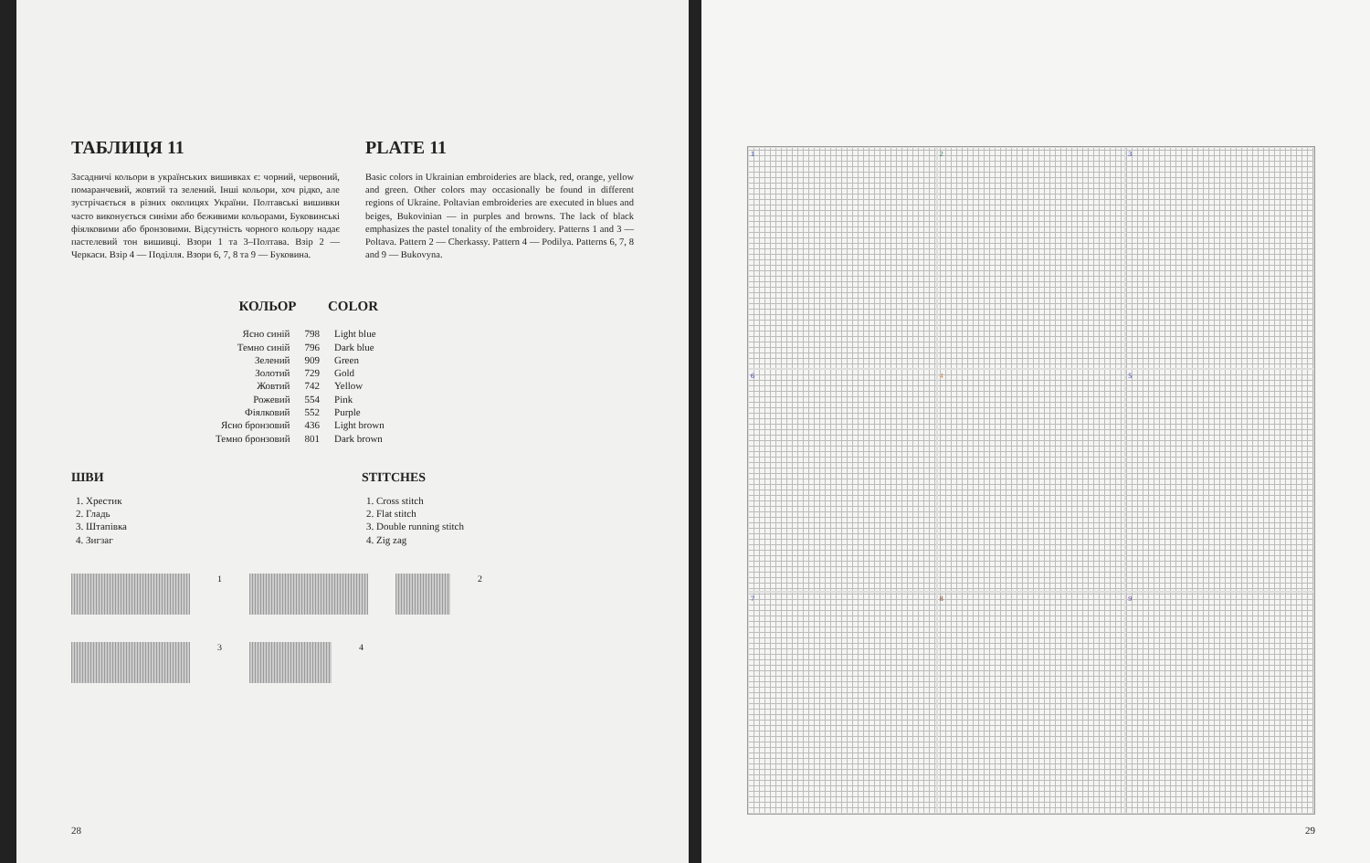ТАБЛИЦЯ 11
Засадничі кольори в українських вишивках є: чорний, червоний, помаранчевий, жовтий та зелений. Інші кольори, хоч рідко, але зустрічається в різних околицях України. Полтавські вишивки часто виконується синіми або беживими кольорами, Буковинські фіялковими або бронзовими. Відсутність чорного кольору надає пастелевий тон вишивці. Взори 1 та 3–Полтава. Взір 2 —Черкаси. Взір 4 — Поділля. Взори 6, 7, 8 та 9 — Буковина.
PLATE 11
Basic colors in Ukrainian embroideries are black, red, orange, yellow and green. Other colors may occasionally be found in different regions of Ukraine. Poltavian embroideries are executed in blues and beiges, Bukovinian — in purples and browns. The lack of black emphasizes the pastel tonality of the embroidery. Patterns 1 and 3 — Poltava. Pattern 2 — Cherkassy. Pattern 4 — Podilya. Patterns 6, 7, 8 and 9 — Bukovyna.
| КОЛЬОР | | COLOR |
| --- | --- | --- |
| Ясно синій | 798 | Light blue |
| Темно синій | 796 | Dark blue |
| Зелений | 909 | Green |
| Золотий | 729 | Gold |
| Жовтий | 742 | Yellow |
| Рожевий | 554 | Pink |
| Фіялковий | 552 | Purple |
| Ясно бронзовий | 436 | Light brown |
| Темно бронзовий | 801 | Dark brown |
ШВИ
1. Хрестик
2. Гладь
3. Штапівка
4. Зигзаг
STITCHES
1. Cross stitch
2. Flat stitch
3. Double running stitch
4. Zig zag
1 2
3 4
28
1
2
3
6
4
5
7
8
9
29